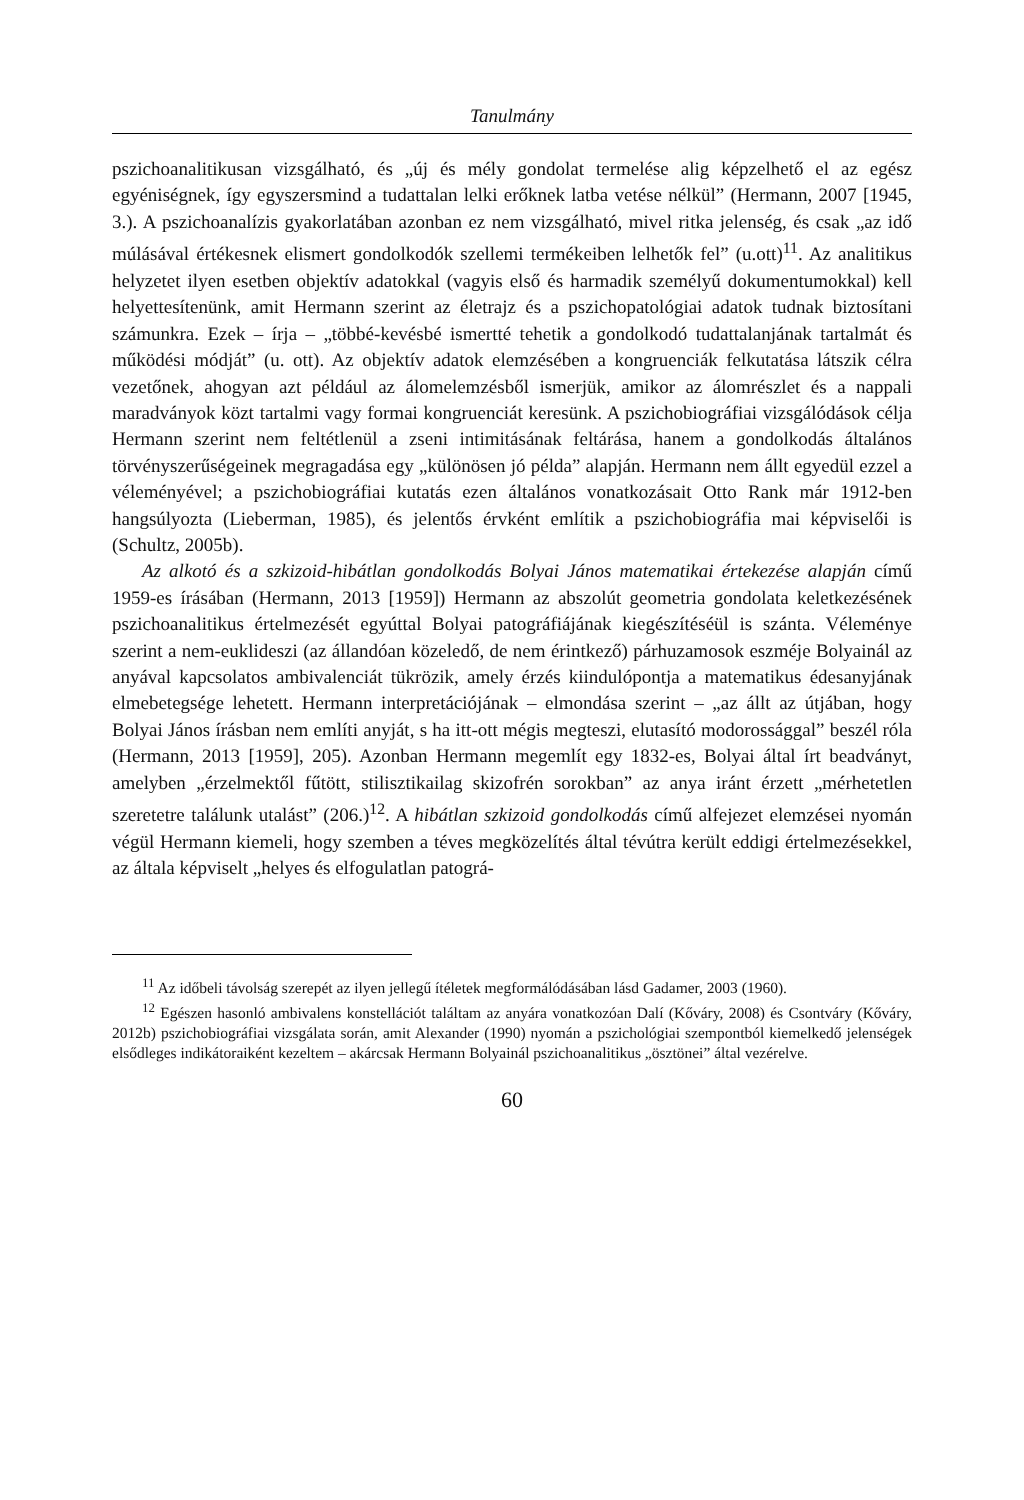Tanulmány
pszichoanalitikusan vizsgálható, és „új és mély gondolat termelése alig képzelhető el az egész egyéniségnek, így egyszersmind a tudattalan lelki erőknek latba vetése nélkül” (Hermann, 2007 [1945, 3.). A pszichoanalízis gyakorlatában azonban ez nem vizsgálható, mivel ritka jelenség, és csak „az idő múlásával értékesnek elismert gondolkodók szellemi termékeiben lelhetők fel” (u.ott)<sup>11</sup>. Az analitikus helyzetet ilyen esetben objektív adatokkal (vagyis első és harmadik személyű dokumentumokkal) kell helyettesítenünk, amit Hermann szerint az életrajz és a pszichopatológiai adatok tudnak biztosítani számunkra. Ezek – írja – „többé-kevésbé ismertté tehetik a gondolkodó tudattalanjának tartalmát és működési módját” (u. ott). Az objektív adatok elemzésében a kongruenciák felkutatása látszik célra vezetőnek, ahogyan azt például az álomelemzésből ismerjük, amikor az álomrészlet és a nappali maradványok közt tartalmi vagy formai kongruenciát keresünk. A pszichobiográfiai vizsgálódások célja Hermann szerint nem feltétlenül a zseni intimitásának feltárása, hanem a gondolkodás általános törvényszerűségeinek megragadása egy „különösen jó példa” alapján. Hermann nem állt egyedül ezzel a véleményével; a pszichobiográfiai kutatás ezen általános vonatkozásait Otto Rank már 1912-ben hangsúlyozta (Lieberman, 1985), és jelentős érvként említik a pszichobiográfia mai képviselői is (Schultz, 2005b).
Az alkotó és a szkizoid-hibátlan gondolkodás Bolyai János matematikai értekezése alapján című 1959-es írásában (Hermann, 2013 [1959]) Hermann az abszolút geometria gondolata keletkezésének pszichoanalitikus értelmezését egyúttal Bolyai patográfiájának kiegészítéséül is szánta. Véleménye szerint a nem-euklideszi (az állandóan közeledő, de nem érintkező) párhuzamosok eszméje Bolyainál az anyával kapcsolatos ambivalenciát tükrözik, amely érzés kiindulópontja a matematikus édesanyjának elmebetegsége lehetett. Hermann interpretációjának – elmondása szerint – „az állt az útjában, hogy Bolyai János írásban nem említi anyját, s ha itt-ott mégis megteszi, elutasító modorossággal” beszél róla (Hermann, 2013 [1959], 205). Azonban Hermann megemlít egy 1832-es, Bolyai által írt beadványt, amelyben „érzelmektől fűtött, stilisztikailag skizofrén sorokban” az anya iránt érzett „mérhetetlen szeretetre találunk utalást” (206.)<sup>12</sup>. A hibátlan szkizoid gondolkodás című alfejezet elemzései nyomán végül Hermann kiemeli, hogy szemben a téves megközelítés által tévútra került eddigi értelmezésekkel, az általa képviselt „helyes és elfogulatlan patográ-
<sup>11</sup> Az időbeli távolság szerepét az ilyen jellegű ítéletek megformálódásában lásd Gadamer, 2003 (1960).
<sup>12</sup> Egészen hasonló ambivalens konstellációt találtam az anyára vonatkozóan Dalí (Kőváry, 2008) és Csontváry (Kőváry, 2012b) pszichobiográfiai vizsgálata során, amit Alexander (1990) nyomán a pszichológiai szempontból kiemelkedő jelenségek elsődleges indikátoraiként kezeltem – akárcsak Hermann Bolyainál pszichoanalitikus „ösztönei” által vezérelve.
60